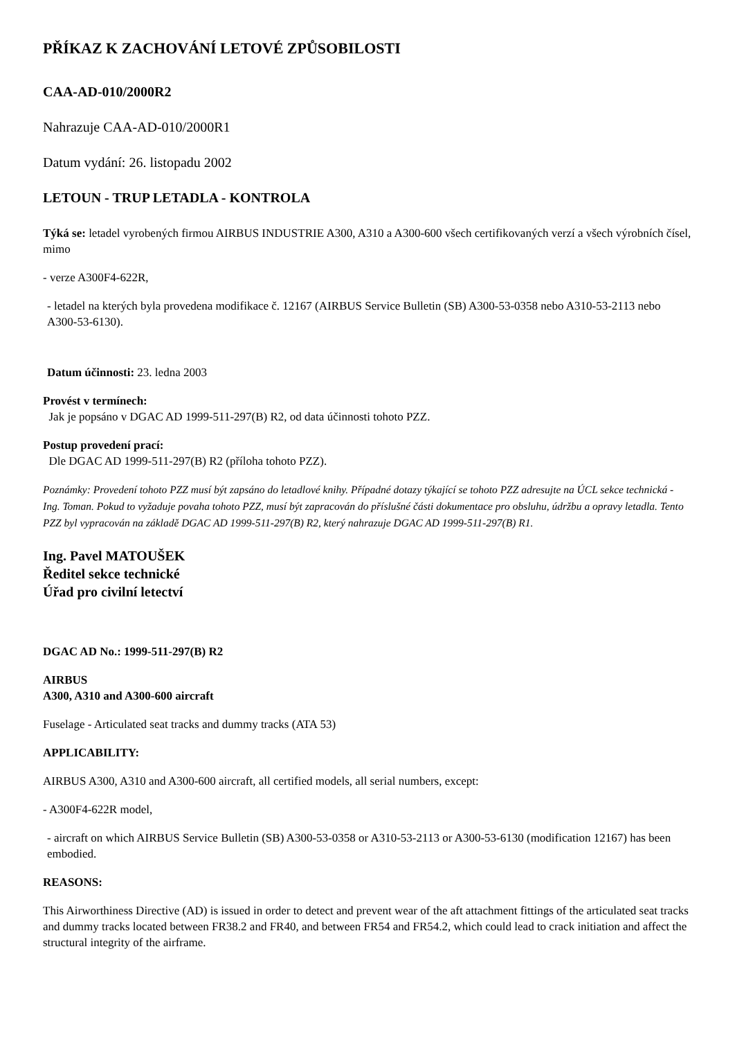PŘÍKAZ K ZACHOVÁNÍ LETOVÉ ZPŮSOBILOSTI
CAA-AD-010/2000R2
Nahrazuje CAA-AD-010/2000R1
Datum vydání: 26. listopadu 2002
LETOUN - TRUP LETADLA - KONTROLA
Týká se: letadel vyrobených firmou AIRBUS INDUSTRIE A300, A310 a A300-600 všech certifikovaných verzí a všech výrobních čísel, mimo
- verze A300F4-622R,
- letadel na kterých byla provedena modifikace č. 12167 (AIRBUS Service Bulletin (SB) A300-53-0358 nebo A310-53-2113 nebo A300-53-6130).
Datum účinnosti: 23. ledna 2003
Provést v termínech:
Jak je popsáno v DGAC AD 1999-511-297(B) R2, od data účinnosti tohoto PZZ.
Postup provedení prací:
Dle DGAC AD 1999-511-297(B) R2 (příloha tohoto PZZ).
Poznámky: Provedení tohoto PZZ musí být zapsáno do letadlové knihy. Případné dotazy týkající se tohoto PZZ adresujte na ÚCL sekce technická - Ing. Toman. Pokud to vyžaduje povaha tohoto PZZ, musí být zapracován do příslušné části dokumentace pro obsluhu, údržbu a opravy letadla. Tento PZZ byl vypracován na základě DGAC AD 1999-511-297(B) R2, který nahrazuje DGAC AD 1999-511-297(B) R1.
Ing. Pavel MATOUŠEK
Ředitel sekce technické
Úřad pro civilní letectví
DGAC AD No.: 1999-511-297(B) R2
AIRBUS
A300, A310 and A300-600 aircraft
Fuselage - Articulated seat tracks and dummy tracks (ATA 53)
APPLICABILITY:
AIRBUS A300, A310 and A300-600 aircraft, all certified models, all serial numbers, except:
- A300F4-622R model,
- aircraft on which AIRBUS Service Bulletin (SB) A300-53-0358 or A310-53-2113 or A300-53-6130 (modification 12167) has been embodied.
REASONS:
This Airworthiness Directive (AD) is issued in order to detect and prevent wear of the aft attachment fittings of the articulated seat tracks and dummy tracks located between FR38.2 and FR40, and between FR54 and FR54.2, which could lead to crack initiation and affect the structural integrity of the airframe.